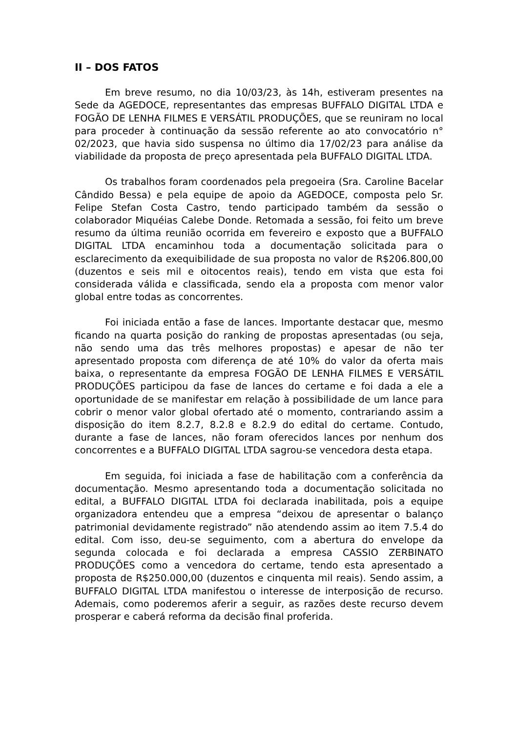II – DOS FATOS
Em breve resumo, no dia 10/03/23, às 14h, estiveram presentes na Sede da AGEDOCE, representantes das empresas BUFFALO DIGITAL LTDA e FOGÃO DE LENHA FILMES E VERSÁTIL PRODUÇÕES, que se reuniram no local para proceder à continuação da sessão referente ao ato convocatório n° 02/2023, que havia sido suspensa no último dia 17/02/23 para análise da viabilidade da proposta de preço apresentada pela BUFFALO DIGITAL LTDA.
Os trabalhos foram coordenados pela pregoeira (Sra. Caroline Bacelar Cândido Bessa) e pela equipe de apoio da AGEDOCE, composta pelo Sr. Felipe Stefan Costa Castro, tendo participado também da sessão o colaborador Miquéias Calebe Donde. Retomada a sessão, foi feito um breve resumo da última reunião ocorrida em fevereiro e exposto que a BUFFALO DIGITAL LTDA encaminhou toda a documentação solicitada para o esclarecimento da exequibilidade de sua proposta no valor de R$206.800,00 (duzentos e seis mil e oitocentos reais), tendo em vista que esta foi considerada válida e classificada, sendo ela a proposta com menor valor global entre todas as concorrentes.
Foi iniciada então a fase de lances. Importante destacar que, mesmo ficando na quarta posição do ranking de propostas apresentadas (ou seja, não sendo uma das três melhores propostas) e apesar de não ter apresentado proposta com diferença de até 10% do valor da oferta mais baixa, o representante da empresa FOGÃO DE LENHA FILMES E VERSÁTIL PRODUÇÕES participou da fase de lances do certame e foi dada a ele a oportunidade de se manifestar em relação à possibilidade de um lance para cobrir o menor valor global ofertado até o momento, contrariando assim a disposição do item 8.2.7, 8.2.8 e 8.2.9 do edital do certame. Contudo, durante a fase de lances, não foram oferecidos lances por nenhum dos concorrentes e a BUFFALO DIGITAL LTDA sagrou-se vencedora desta etapa.
Em seguida, foi iniciada a fase de habilitação com a conferência da documentação. Mesmo apresentando toda a documentação solicitada no edital, a BUFFALO DIGITAL LTDA foi declarada inabilitada, pois a equipe organizadora entendeu que a empresa “deixou de apresentar o balanço patrimonial devidamente registrado” não atendendo assim ao item 7.5.4 do edital. Com isso, deu-se seguimento, com a abertura do envelope da segunda colocada e foi declarada a empresa CASSIO ZERBINATO PRODUÇÕES como a vencedora do certame, tendo esta apresentado a proposta de R$250.000,00 (duzentos e cinquenta mil reais). Sendo assim, a BUFFALO DIGITAL LTDA manifestou o interesse de interposição de recurso. Ademais, como poderemos aferir a seguir, as razões deste recurso devem prosperar e caberá reforma da decisão final proferida.